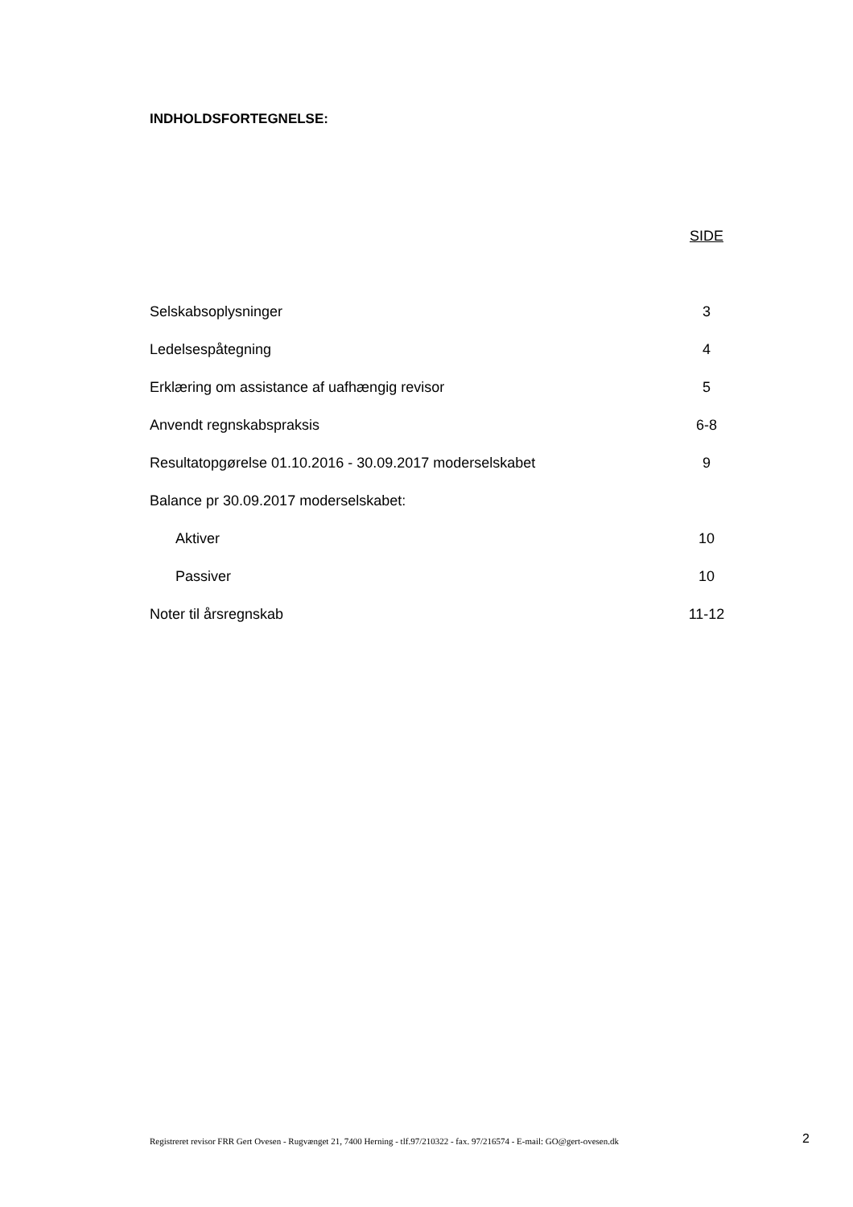INDHOLDSFORTEGNELSE:
| | SIDE |
| Selskabsoplysninger | 3 |
| Ledelsespåtegning | 4 |
| Erklæring om assistance af uafhængig revisor | 5 |
| Anvendt regnskabspraksis | 6-8 |
| Resultatopgørelse 01.10.2016 - 30.09.2017 moderselskabet | 9 |
| Balance pr 30.09.2017 moderselskabet: | |
| Aktiver | 10 |
| Passiver | 10 |
| Noter til årsregnskab | 11-12 |
Registreret revisor FRR Gert Ovesen - Rugvænget 21, 7400 Herning - tlf.97/210322 - fax. 97/216574 - E-mail: GO@gert-ovesen.dk 2